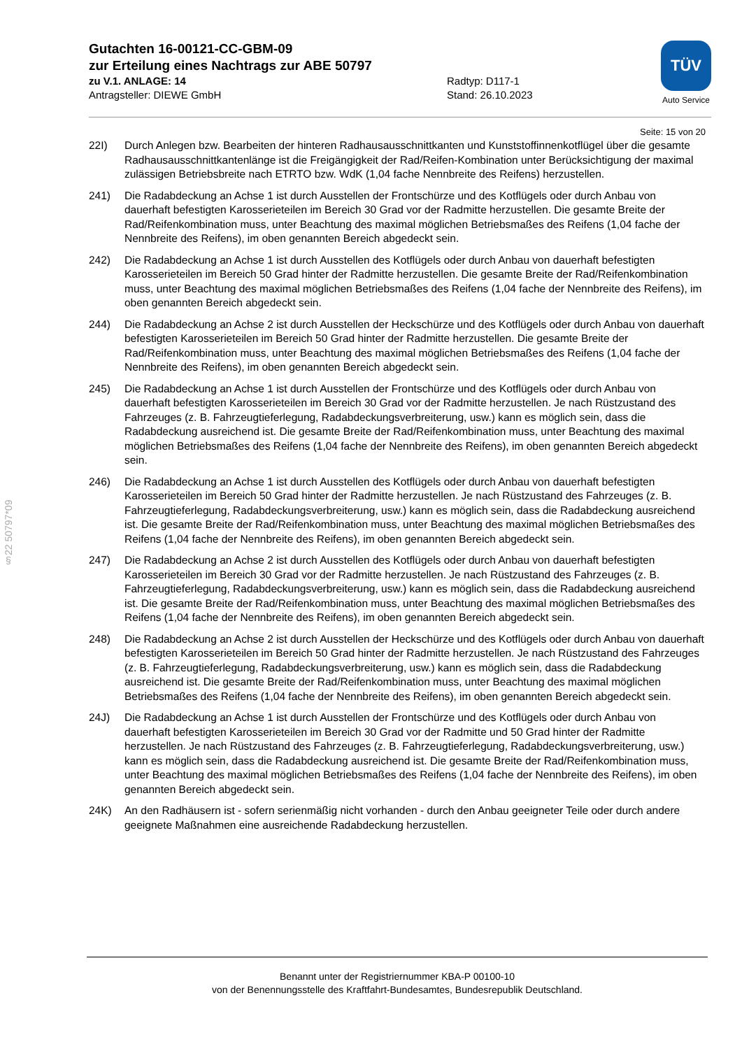§22 50797*09
Gutachten 16-00121-CC-GBM-09
zur Erteilung eines Nachtrags zur ABE 50797
zu V.1. ANLAGE: 14 Radtyp: D117-1
Antragsteller: DIEWE GmbH Stand: 26.10.2023
TÜV
Auto Service
Seite: 15 von 20
22I) Durch Anlegen bzw. Bearbeiten der hinteren Radhausausschnittkanten und Kunststoffinnenkotflügel über die gesamte Radhausausschnittkantenlänge ist die Freigängigkeit der Rad/Reifen-Kombination unter Berücksichtigung der maximal zulässigen Betriebsbreite nach ETRTO bzw. WdK (1,04 fache Nennbreite des Reifens) herzustellen.
241) Die Radabdeckung an Achse 1 ist durch Ausstellen der Frontschürze und des Kotflügels oder durch Anbau von dauerhaft befestigten Karosserieteilen im Bereich 30 Grad vor der Radmitte herzustellen. Die gesamte Breite der Rad/Reifenkombination muss, unter Beachtung des maximal möglichen Betriebsmaßes des Reifens (1,04 fache der Nennbreite des Reifens), im oben genannten Bereich abgedeckt sein.
242) Die Radabdeckung an Achse 1 ist durch Ausstellen des Kotflügels oder durch Anbau von dauerhaft befestigten Karosserieteilen im Bereich 50 Grad hinter der Radmitte herzustellen. Die gesamte Breite der Rad/Reifenkombination muss, unter Beachtung des maximal möglichen Betriebsmaßes des Reifens (1,04 fache der Nennbreite des Reifens), im oben genannten Bereich abgedeckt sein.
244) Die Radabdeckung an Achse 2 ist durch Ausstellen der Heckschürze und des Kotflügels oder durch Anbau von dauerhaft befestigten Karosserieteilen im Bereich 50 Grad hinter der Radmitte herzustellen. Die gesamte Breite der Rad/Reifenkombination muss, unter Beachtung des maximal möglichen Betriebsmaßes des Reifens (1,04 fache der Nennbreite des Reifens), im oben genannten Bereich abgedeckt sein.
245) Die Radabdeckung an Achse 1 ist durch Ausstellen der Frontschürze und des Kotflügels oder durch Anbau von dauerhaft befestigten Karosserieteilen im Bereich 30 Grad vor der Radmitte herzustellen. Je nach Rüstzustand des Fahrzeuges (z. B. Fahrzeugtieferlegung, Radabdeckungsverbreiterung, usw.) kann es möglich sein, dass die Radabdeckung ausreichend ist. Die gesamte Breite der Rad/Reifenkombination muss, unter Beachtung des maximal möglichen Betriebsmaßes des Reifens (1,04 fache der Nennbreite des Reifens), im oben genannten Bereich abgedeckt sein.
246) Die Radabdeckung an Achse 1 ist durch Ausstellen des Kotflügels oder durch Anbau von dauerhaft befestigten Karosserieteilen im Bereich 50 Grad hinter der Radmitte herzustellen. Je nach Rüstzustand des Fahrzeuges (z. B. Fahrzeugtieferlegung, Radabdeckungsverbreiterung, usw.) kann es möglich sein, dass die Radabdeckung ausreichend ist. Die gesamte Breite der Rad/Reifenkombination muss, unter Beachtung des maximal möglichen Betriebsmaßes des Reifens (1,04 fache der Nennbreite des Reifens), im oben genannten Bereich abgedeckt sein.
247) Die Radabdeckung an Achse 2 ist durch Ausstellen des Kotflügels oder durch Anbau von dauerhaft befestigten Karosserieteilen im Bereich 30 Grad vor der Radmitte herzustellen. Je nach Rüstzustand des Fahrzeuges (z. B. Fahrzeugtieferlegung, Radabdeckungsverbreiterung, usw.) kann es möglich sein, dass die Radabdeckung ausreichend ist. Die gesamte Breite der Rad/Reifenkombination muss, unter Beachtung des maximal möglichen Betriebsmaßes des Reifens (1,04 fache der Nennbreite des Reifens), im oben genannten Bereich abgedeckt sein.
248) Die Radabdeckung an Achse 2 ist durch Ausstellen der Heckschürze und des Kotflügels oder durch Anbau von dauerhaft befestigten Karosserieteilen im Bereich 50 Grad hinter der Radmitte herzustellen. Je nach Rüstzustand des Fahrzeuges (z. B. Fahrzeugtieferlegung, Radabdeckungsverbreiterung, usw.) kann es möglich sein, dass die Radabdeckung ausreichend ist. Die gesamte Breite der Rad/Reifenkombination muss, unter Beachtung des maximal möglichen Betriebsmaßes des Reifens (1,04 fache der Nennbreite des Reifens), im oben genannten Bereich abgedeckt sein.
24J) Die Radabdeckung an Achse 1 ist durch Ausstellen der Frontschürze und des Kotflügels oder durch Anbau von dauerhaft befestigten Karosserieteilen im Bereich 30 Grad vor der Radmitte und 50 Grad hinter der Radmitte herzustellen. Je nach Rüstzustand des Fahrzeuges (z. B. Fahrzeugtieferlegung, Radabdeckungsverbreiterung, usw.) kann es möglich sein, dass die Radabdeckung ausreichend ist. Die gesamte Breite der Rad/Reifenkombination muss, unter Beachtung des maximal möglichen Betriebsmaßes des Reifens (1,04 fache der Nennbreite des Reifens), im oben genannten Bereich abgedeckt sein.
24K) An den Radhäusern ist - sofern serienmäßig nicht vorhanden - durch den Anbau geeigneter Teile oder durch andere geeignete Maßnahmen eine ausreichende Radabdeckung herzustellen.
Benannt unter der Registriernummer KBA-P 00100-10
von der Benennungsstelle des Kraftfahrt-Bundesamtes, Bundesrepublik Deutschland.